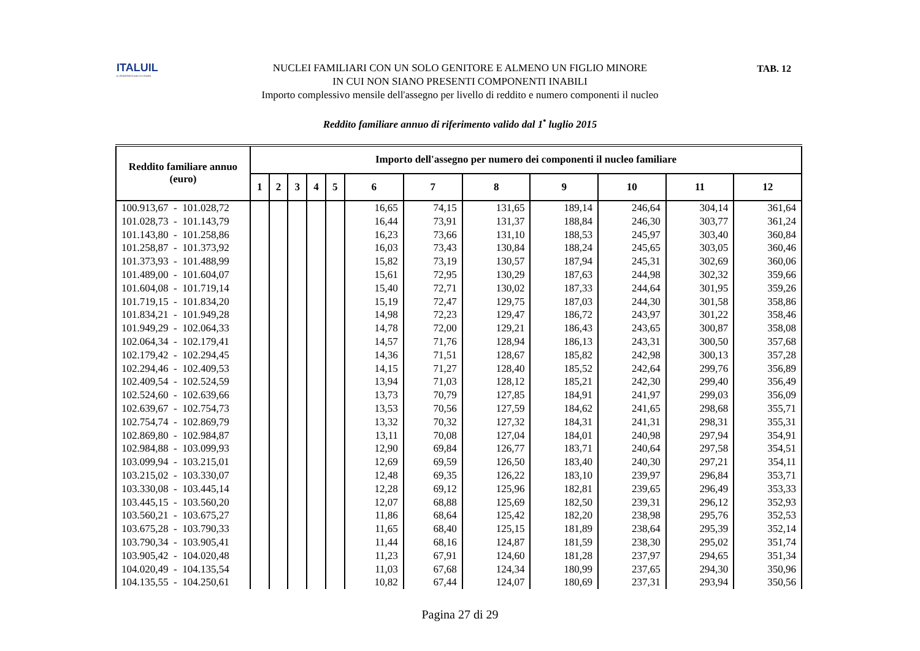ITALUIL
IL PATRONATO DEI CITTADINI
TAB. 12
NUCLEI FAMILIARI CON UN SOLO GENITORE E ALMENO UN FIGLIO MINORE
IN CUI NON SIANO PRESENTI COMPONENTI INABILI
Importo complessivo mensile dell'assegno per livello di reddito e numero componenti il nucleo
Reddito familiare annuo di riferimento valido dal 1<sup>•</sup> luglio 2015
| Reddito familiare annuo (euro) | Importo dell'assegno per numero dei componenti il nucleo familiare | | | | | | | | | | | |
| --- | --- | --- | --- | --- | --- | --- | --- | --- | --- | --- | --- | --- |
| | 1 | 2 | 3 | 4 | 5 | 6 | 7 | 8 | 9 | 10 | 11 | 12 |
| 100.913,67 - 101.028,72 | | | | | | 16,65 | 74,15 | 131,65 | 189,14 | 246,64 | 304,14 | 361,64 |
| 101.028,73 - 101.143,79 | | | | | | 16,44 | 73,91 | 131,37 | 188,84 | 246,30 | 303,77 | 361,24 |
| 101.143,80 - 101.258,86 | | | | | | 16,23 | 73,66 | 131,10 | 188,53 | 245,97 | 303,40 | 360,84 |
| 101.258,87 - 101.373,92 | | | | | | 16,03 | 73,43 | 130,84 | 188,24 | 245,65 | 303,05 | 360,46 |
| 101.373,93 - 101.488,99 | | | | | | 15,82 | 73,19 | 130,57 | 187,94 | 245,31 | 302,69 | 360,06 |
| 101.489,00 - 101.604,07 | | | | | | 15,61 | 72,95 | 130,29 | 187,63 | 244,98 | 302,32 | 359,66 |
| 101.604,08 - 101.719,14 | | | | | | 15,40 | 72,71 | 130,02 | 187,33 | 244,64 | 301,95 | 359,26 |
| 101.719,15 - 101.834,20 | | | | | | 15,19 | 72,47 | 129,75 | 187,03 | 244,30 | 301,58 | 358,86 |
| 101.834,21 - 101.949,28 | | | | | | 14,98 | 72,23 | 129,47 | 186,72 | 243,97 | 301,22 | 358,46 |
| 101.949,29 - 102.064,33 | | | | | | 14,78 | 72,00 | 129,21 | 186,43 | 243,65 | 300,87 | 358,08 |
| 102.064,34 - 102.179,41 | | | | | | 14,57 | 71,76 | 128,94 | 186,13 | 243,31 | 300,50 | 357,68 |
| 102.179,42 - 102.294,45 | | | | | | 14,36 | 71,51 | 128,67 | 185,82 | 242,98 | 300,13 | 357,28 |
| 102.294,46 - 102.409,53 | | | | | | 14,15 | 71,27 | 128,40 | 185,52 | 242,64 | 299,76 | 356,89 |
| 102.409,54 - 102.524,59 | | | | | | 13,94 | 71,03 | 128,12 | 185,21 | 242,30 | 299,40 | 356,49 |
| 102.524,60 - 102.639,66 | | | | | | 13,73 | 70,79 | 127,85 | 184,91 | 241,97 | 299,03 | 356,09 |
| 102.639,67 - 102.754,73 | | | | | | 13,53 | 70,56 | 127,59 | 184,62 | 241,65 | 298,68 | 355,71 |
| 102.754,74 - 102.869,79 | | | | | | 13,32 | 70,32 | 127,32 | 184,31 | 241,31 | 298,31 | 355,31 |
| 102.869,80 - 102.984,87 | | | | | | 13,11 | 70,08 | 127,04 | 184,01 | 240,98 | 297,94 | 354,91 |
| 102.984,88 - 103.099,93 | | | | | | 12,90 | 69,84 | 126,77 | 183,71 | 240,64 | 297,58 | 354,51 |
| 103.099,94 - 103.215,01 | | | | | | 12,69 | 69,59 | 126,50 | 183,40 | 240,30 | 297,21 | 354,11 |
| 103.215,02 - 103.330,07 | | | | | | 12,48 | 69,35 | 126,22 | 183,10 | 239,97 | 296,84 | 353,71 |
| 103.330,08 - 103.445,14 | | | | | | 12,28 | 69,12 | 125,96 | 182,81 | 239,65 | 296,49 | 353,33 |
| 103.445,15 - 103.560,20 | | | | | | 12,07 | 68,88 | 125,69 | 182,50 | 239,31 | 296,12 | 352,93 |
| 103.560,21 - 103.675,27 | | | | | | 11,86 | 68,64 | 125,42 | 182,20 | 238,98 | 295,76 | 352,53 |
| 103.675,28 - 103.790,33 | | | | | | 11,65 | 68,40 | 125,15 | 181,89 | 238,64 | 295,39 | 352,14 |
| 103.790,34 - 103.905,41 | | | | | | 11,44 | 68,16 | 124,87 | 181,59 | 238,30 | 295,02 | 351,74 |
| 103.905,42 - 104.020,48 | | | | | | 11,23 | 67,91 | 124,60 | 181,28 | 237,97 | 294,65 | 351,34 |
| 104.020,49 - 104.135,54 | | | | | | 11,03 | 67,68 | 124,34 | 180,99 | 237,65 | 294,30 | 350,96 |
| 104.135,55 - 104.250,61 | | | | | | 10,82 | 67,44 | 124,07 | 180,69 | 237,31 | 293,94 | 350,56 |
Pagina 27 di 29